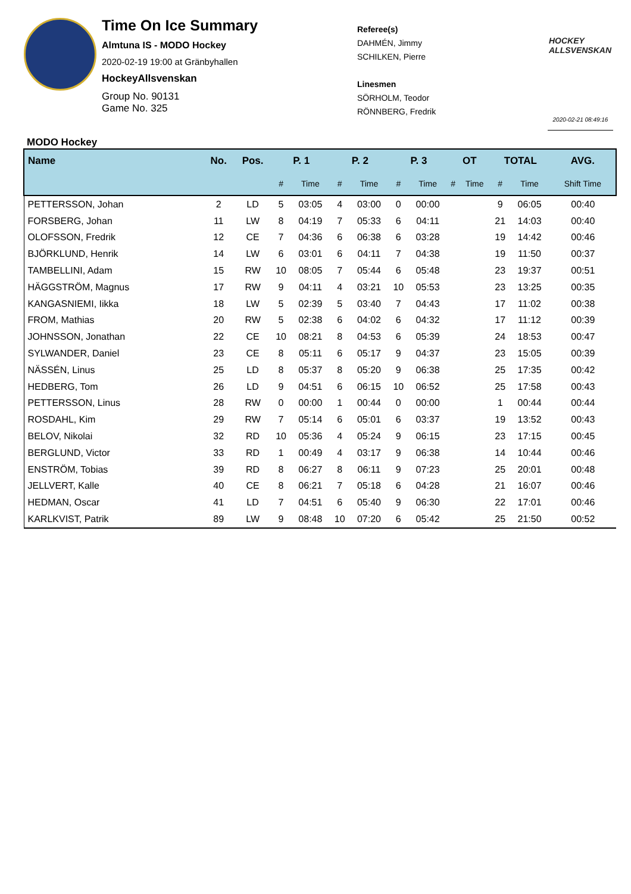Time On Ice Summary
Almtuna IS - MODO Hockey
2020-02-19 19:00 at Gränbyhallen
HockeyAllsvenskan
Group No. 90131
Game No. 325
Referee(s)
DAHMÉN, Jimmy
SCHILKEN, Pierre
Linesmen
SÖRHOLM, Teodor
RÖNNBERG, Fredrik
HOCKEY
ALLSVENSKAN
2020-02-21 08:49:16
MODO Hockey
| Name | No. | Pos. | P. 1 | | P. 2 | | P. 3 | | OT | | TOTAL | | AVG. |
| --- | --- | --- | --- | --- | --- | --- | --- | --- | --- | --- | --- | --- | --- |
| | | | # | Time | # | Time | # | Time | # | Time | # | Time | Shift Time |
| PETTERSSON, Johan | 2 | LD | 5 | 03:05 | 4 | 03:00 | 0 | 00:00 | | | 9 | 06:05 | 00:40 |
| FORSBERG, Johan | 11 | LW | 8 | 04:19 | 7 | 05:33 | 6 | 04:11 | | | 21 | 14:03 | 00:40 |
| OLOFSSON, Fredrik | 12 | CE | 7 | 04:36 | 6 | 06:38 | 6 | 03:28 | | | 19 | 14:42 | 00:46 |
| BJÖRKLUND, Henrik | 14 | LW | 6 | 03:01 | 6 | 04:11 | 7 | 04:38 | | | 19 | 11:50 | 00:37 |
| TAMBELLINI, Adam | 15 | RW | 10 | 08:05 | 7 | 05:44 | 6 | 05:48 | | | 23 | 19:37 | 00:51 |
| HÄGGSTRÖM, Magnus | 17 | RW | 9 | 04:11 | 4 | 03:21 | 10 | 05:53 | | | 23 | 13:25 | 00:35 |
| KANGASNIEMI, Iikka | 18 | LW | 5 | 02:39 | 5 | 03:40 | 7 | 04:43 | | | 17 | 11:02 | 00:38 |
| FROM, Mathias | 20 | RW | 5 | 02:38 | 6 | 04:02 | 6 | 04:32 | | | 17 | 11:12 | 00:39 |
| JOHNSSON, Jonathan | 22 | CE | 10 | 08:21 | 8 | 04:53 | 6 | 05:39 | | | 24 | 18:53 | 00:47 |
| SYLWANDER, Daniel | 23 | CE | 8 | 05:11 | 6 | 05:17 | 9 | 04:37 | | | 23 | 15:05 | 00:39 |
| NÄSSÉN, Linus | 25 | LD | 8 | 05:37 | 8 | 05:20 | 9 | 06:38 | | | 25 | 17:35 | 00:42 |
| HEDBERG, Tom | 26 | LD | 9 | 04:51 | 6 | 06:15 | 10 | 06:52 | | | 25 | 17:58 | 00:43 |
| PETTERSSON, Linus | 28 | RW | 0 | 00:00 | 1 | 00:44 | 0 | 00:00 | | | 1 | 00:44 | 00:44 |
| ROSDAHL, Kim | 29 | RW | 7 | 05:14 | 6 | 05:01 | 6 | 03:37 | | | 19 | 13:52 | 00:43 |
| BELOV, Nikolai | 32 | RD | 10 | 05:36 | 4 | 05:24 | 9 | 06:15 | | | 23 | 17:15 | 00:45 |
| BERGLUND, Victor | 33 | RD | 1 | 00:49 | 4 | 03:17 | 9 | 06:38 | | | 14 | 10:44 | 00:46 |
| ENSTRÖM, Tobias | 39 | RD | 8 | 06:27 | 8 | 06:11 | 9 | 07:23 | | | 25 | 20:01 | 00:48 |
| JELLVERT, Kalle | 40 | CE | 8 | 06:21 | 7 | 05:18 | 6 | 04:28 | | | 21 | 16:07 | 00:46 |
| HEDMAN, Oscar | 41 | LD | 7 | 04:51 | 6 | 05:40 | 9 | 06:30 | | | 22 | 17:01 | 00:46 |
| KARLKVIST, Patrik | 89 | LW | 9 | 08:48 | 10 | 07:20 | 6 | 05:42 | | | 25 | 21:50 | 00:52 |